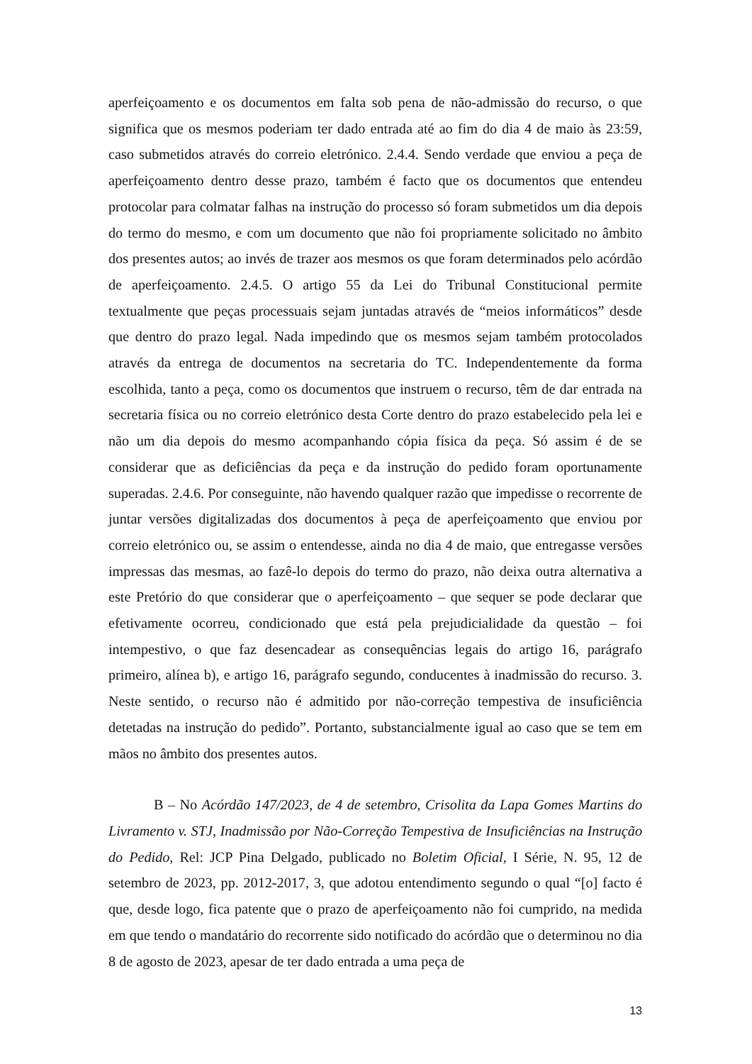aperfeiçoamento e os documentos em falta sob pena de não-admissão do recurso, o que significa que os mesmos poderiam ter dado entrada até ao fim do dia 4 de maio às 23:59, caso submetidos através do correio eletrónico. 2.4.4. Sendo verdade que enviou a peça de aperfeiçoamento dentro desse prazo, também é facto que os documentos que entendeu protocolar para colmatar falhas na instrução do processo só foram submetidos um dia depois do termo do mesmo, e com um documento que não foi propriamente solicitado no âmbito dos presentes autos; ao invés de trazer aos mesmos os que foram determinados pelo acórdão de aperfeiçoamento. 2.4.5. O artigo 55 da Lei do Tribunal Constitucional permite textualmente que peças processuais sejam juntadas através de “meios informáticos” desde que dentro do prazo legal. Nada impedindo que os mesmos sejam também protocolados através da entrega de documentos na secretaria do TC. Independentemente da forma escolhida, tanto a peça, como os documentos que instruem o recurso, têm de dar entrada na secretaria física ou no correio eletrónico desta Corte dentro do prazo estabelecido pela lei e não um dia depois do mesmo acompanhando cópia física da peça. Só assim é de se considerar que as deficiências da peça e da instrução do pedido foram oportunamente superadas. 2.4.6. Por conseguinte, não havendo qualquer razão que impedisse o recorrente de juntar versões digitalizadas dos documentos à peça de aperfeiçoamento que enviou por correio eletrónico ou, se assim o entendesse, ainda no dia 4 de maio, que entregasse versões impressas das mesmas, ao fazê-lo depois do termo do prazo, não deixa outra alternativa a este Pretório do que considerar que o aperfeiçoamento – que sequer se pode declarar que efetivamente ocorreu, condicionado que está pela prejudicialidade da questão – foi intempestivo, o que faz desencadear as consequências legais do artigo 16, parágrafo primeiro, alínea b), e artigo 16, parágrafo segundo, conducentes à inadmissão do recurso. 3. Neste sentido, o recurso não é admitido por não-correção tempestiva de insuficiência detetadas na instrução do pedido”. Portanto, substancialmente igual ao caso que se tem em mãos no âmbito dos presentes autos.
B – No Acórdão 147/2023, de 4 de setembro, Crisolita da Lapa Gomes Martins do Livramento v. STJ, Inadmissão por Não-Correção Tempestiva de Insuficiências na Instrução do Pedido, Rel: JCP Pina Delgado, publicado no Boletim Oficial, I Série, N. 95, 12 de setembro de 2023, pp. 2012-2017, 3, que adotou entendimento segundo o qual “[o] facto é que, desde logo, fica patente que o prazo de aperfeiçoamento não foi cumprido, na medida em que tendo o mandatário do recorrente sido notificado do acórdão que o determinou no dia 8 de agosto de 2023, apesar de ter dado entrada a uma peça de
13